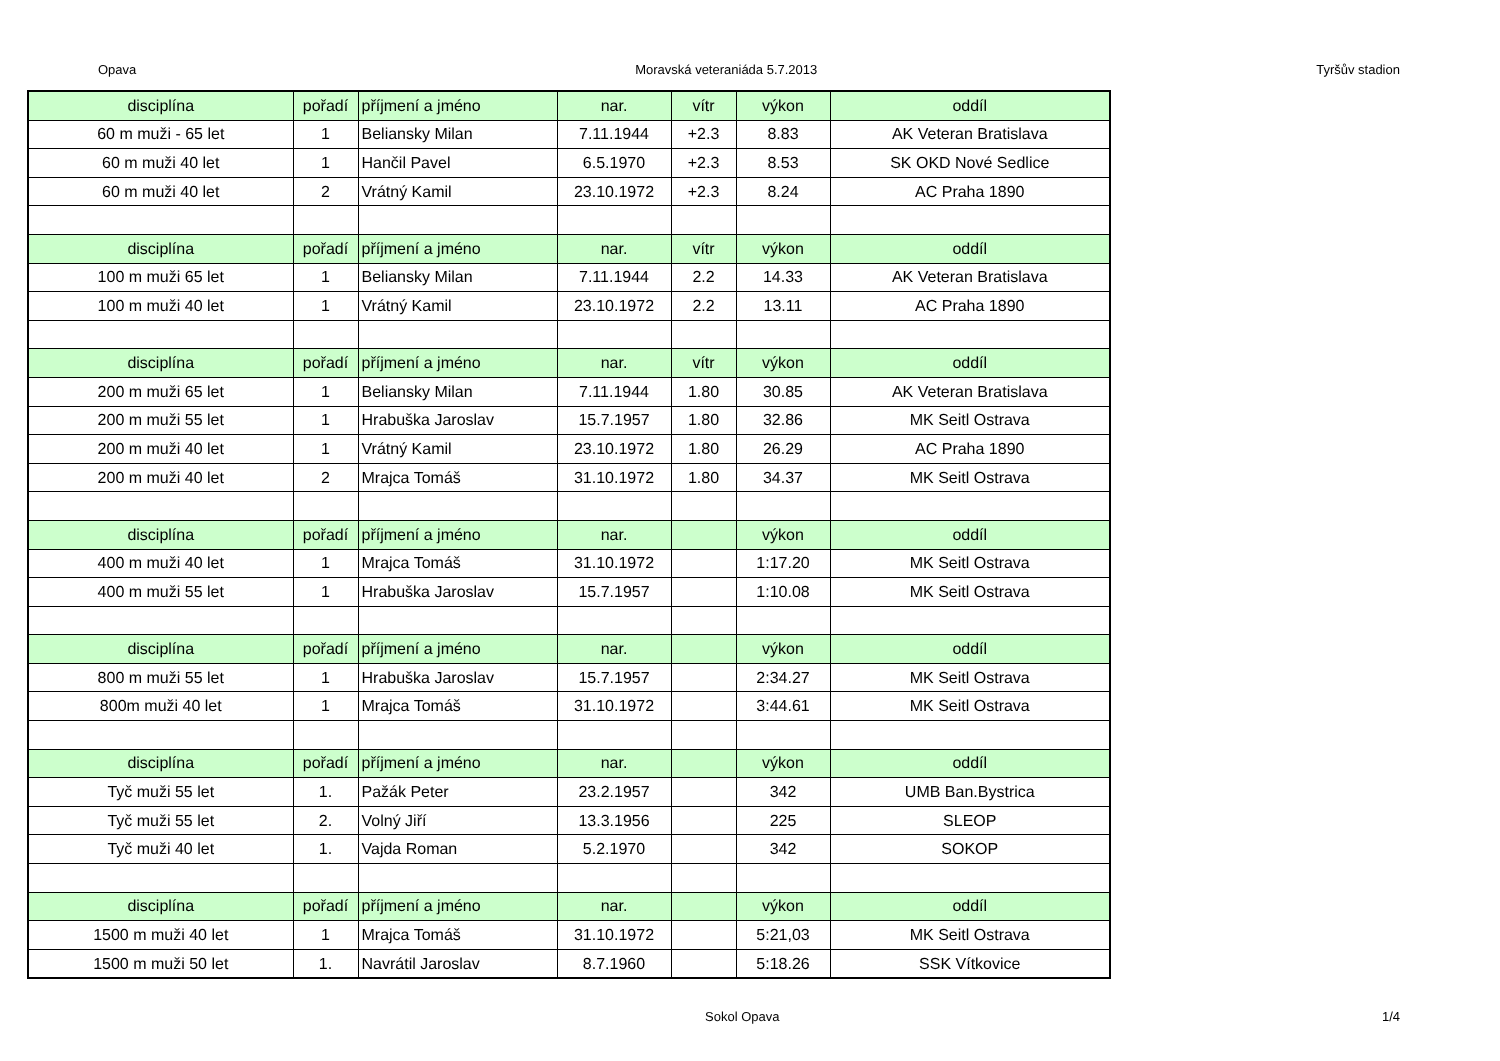Opava Moravská veteraniáda 5.7.2013 Tyršův stadion
| disciplína | pořadí | příjmení a jméno | nar. | vítr | výkon | oddíl |
| --- | --- | --- | --- | --- | --- | --- |
| 60 m muži - 65 let | 1 | Beliansky Milan | 7.11.1944 | +2.3 | 8.83 | AK Veteran Bratislava |
| 60 m muži 40 let | 1 | Hančil Pavel | 6.5.1970 | +2.3 | 8.53 | SK OKD Nové Sedlice |
| 60 m muži 40 let | 2 | Vrátný Kamil | 23.10.1972 | +2.3 | 8.24 | AC Praha 1890 |
| disciplína | pořadí | příjmení a jméno | nar. | vítr | výkon | oddíl |
| 100 m muži 65 let | 1 | Beliansky Milan | 7.11.1944 | 2.2 | 14.33 | AK Veteran Bratislava |
| 100 m muži 40 let | 1 | Vrátný Kamil | 23.10.1972 | 2.2 | 13.11 | AC Praha 1890 |
| disciplína | pořadí | příjmení a jméno | nar. | vítr | výkon | oddíl |
| 200 m muži 65 let | 1 | Beliansky Milan | 7.11.1944 | 1.80 | 30.85 | AK Veteran Bratislava |
| 200 m muži 55 let | 1 | Hrabuška Jaroslav | 15.7.1957 | 1.80 | 32.86 | MK Seitl Ostrava |
| 200 m muži 40 let | 1 | Vrátný Kamil | 23.10.1972 | 1.80 | 26.29 | AC Praha 1890 |
| 200 m muži 40 let | 2 | Mrajca Tomáš | 31.10.1972 | 1.80 | 34.37 | MK Seitl Ostrava |
| disciplína | pořadí | příjmení a jméno | nar. | | výkon | oddíl |
| 400 m muži 40 let | 1 | Mrajca Tomáš | 31.10.1972 | | 1:17.20 | MK Seitl Ostrava |
| 400 m muži 55 let | 1 | Hrabuška Jaroslav | 15.7.1957 | | 1:10.08 | MK Seitl Ostrava |
| disciplína | pořadí | příjmení a jméno | nar. | | výkon | oddíl |
| 800 m muži 55 let | 1 | Hrabuška Jaroslav | 15.7.1957 | | 2:34.27 | MK Seitl Ostrava |
| 800m muži 40 let | 1 | Mrajca Tomáš | 31.10.1972 | | 3:44.61 | MK Seitl Ostrava |
| disciplína | pořadí | příjmení a jméno | nar. | | výkon | oddíl |
| Tyč muži 55 let | 1. | Pažák Peter | 23.2.1957 | | 342 | UMB Ban.Bystrica |
| Tyč muži 55 let | 2. | Volný Jiří | 13.3.1956 | | 225 | SLEOP |
| Tyč muži 40 let | 1. | Vajda Roman | 5.2.1970 | | 342 | SOKOP |
| disciplína | pořadí | příjmení a jméno | nar. | | výkon | oddíl |
| 1500 m muži 40 let | 1 | Mrajca Tomáš | 31.10.1972 | | 5:21,03 | MK Seitl Ostrava |
| 1500 m muži 50 let | 1. | Navrátil Jaroslav | 8.7.1960 | | 5:18.26 | SSK Vítkovice |
Sokol Opava 1/4